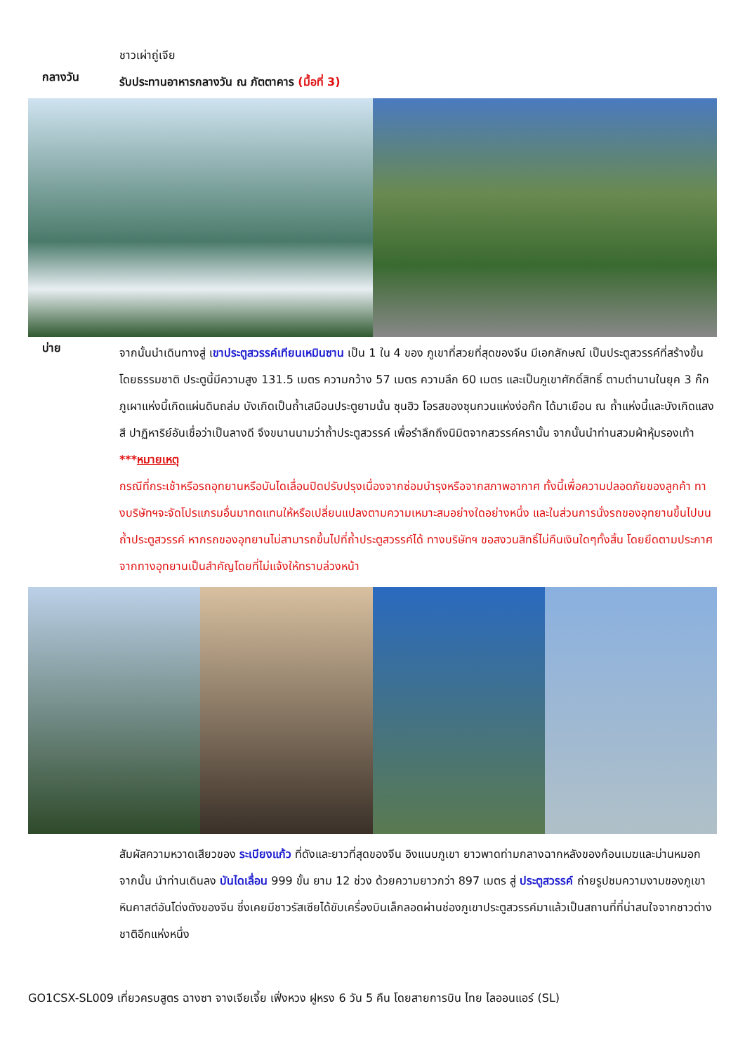ชาวเผ่าถู่เจีย
กลางวัน
รับประทานอาหารกลางวัน ณ ภัตตาคาร (มื้อที่ 3)
บ่าย
จากนั้นนำเดินทางสู่ เขาประตูสวรรค์เทียนเหมินซาน เป็น 1 ใน 4 ของ ภูเขาที่สวยที่สุดของจีน มีเอกลักษณ์ เป็นประตูสวรรค์ที่สร้างขึ้นโดยธรรมชาติ ประตูนี้มีความสูง 131.5 เมตร ความกว้าง 57 เมตร ความลึก 60 เมตร และเป็นภูเขาศักดิ์สิทธิ์ ตามตำนานในยุค 3 ก๊ก ภูเผาแห่งนี้เกิดแผ่นดินถล่ม บังเกิดเป็นถ้ำเสมือนประตูยามนั้น ซุนฮิว โอรสของซุนกวนแห่งง่อก๊ก ได้มาเยือน ณ ถ้ำแห่งนี้และบังเกิดแสงสี ปาฏิหาริย์อันเชื่อว่าเป็นลางดี จึงขนานนามว่าถ้ำประตูสวรรค์ เพื่อรำลึกถึงนิมิตจากสวรรค์ครานั้น จากนั้นนำท่านสวมผ้าหุ้มรองเท้า
***หมายเหตุ
กรณีที่กระเช้าหรือรถอุทยานหรือบันไดเลื่อนปิดปรับปรุงเนื่องจากซ่อมบำรุงหรือจากสภาพอากาศ ทั้งนี้เพื่อความปลอดภัยของลูกค้า ทางบริษัทฯจะจัดโปรแกรมอื่นมาทดแทนให้หรือเปลี่ยนแปลงตามความเหมาะสมอย่างใดอย่างหนึ่ง และในส่วนการนั่งรถของอุทยานขึ้นไปบนถ้ำประตูสวรรค์ หากรถของอุทยานไม่สามารถขึ้นไปที่ถ้ำประตูสวรรค์ได้ ทางบริษัทฯ ขอสงวนสิทธิ์ไม่คืนเงินใดๆทั้งสิ้น โดยยึดตามประกาศจากทางอุทยานเป็นสำคัญโดยที่ไม่แจ้งให้ทราบล่วงหน้า
สัมผัสความหวาดเสียวของ ระเบียงแก้ว ที่ดังและยาวที่สุดของจีน อิงแนบภูเขา ยาวพาดท่ามกลางฉากหลังของก้อนเมฆและม่านหมอก จากนั้น นำท่านเดินลง บันไดเลื่อน 999 ขั้น ยาม 12 ช่วง ด้วยความยาวกว่า 897 เมตร สู่ ประตูสวรรค์ ถ่ายรูปชมความงามของภูเขาหินคาสต์อันโด่งดังของจีน ซึ่งเคยมีชาวรัสเซียได้ขับเครื่องบินเล็กลอดผ่านช่องภูเขาประตูสวรรค์มาแล้วเป็นสถานที่ที่น่าสนใจจากชาวต่างชาติอีกแห่งหนึ่ง
GO1CSX-SL009 เที่ยวครบสูตร ฉางซา จางเจียเจี้ย เฟิ่งหวง ฝูหรง 6 วัน 5 คืน โดยสายการบิน ไทย ไลออนแอร์ (SL)